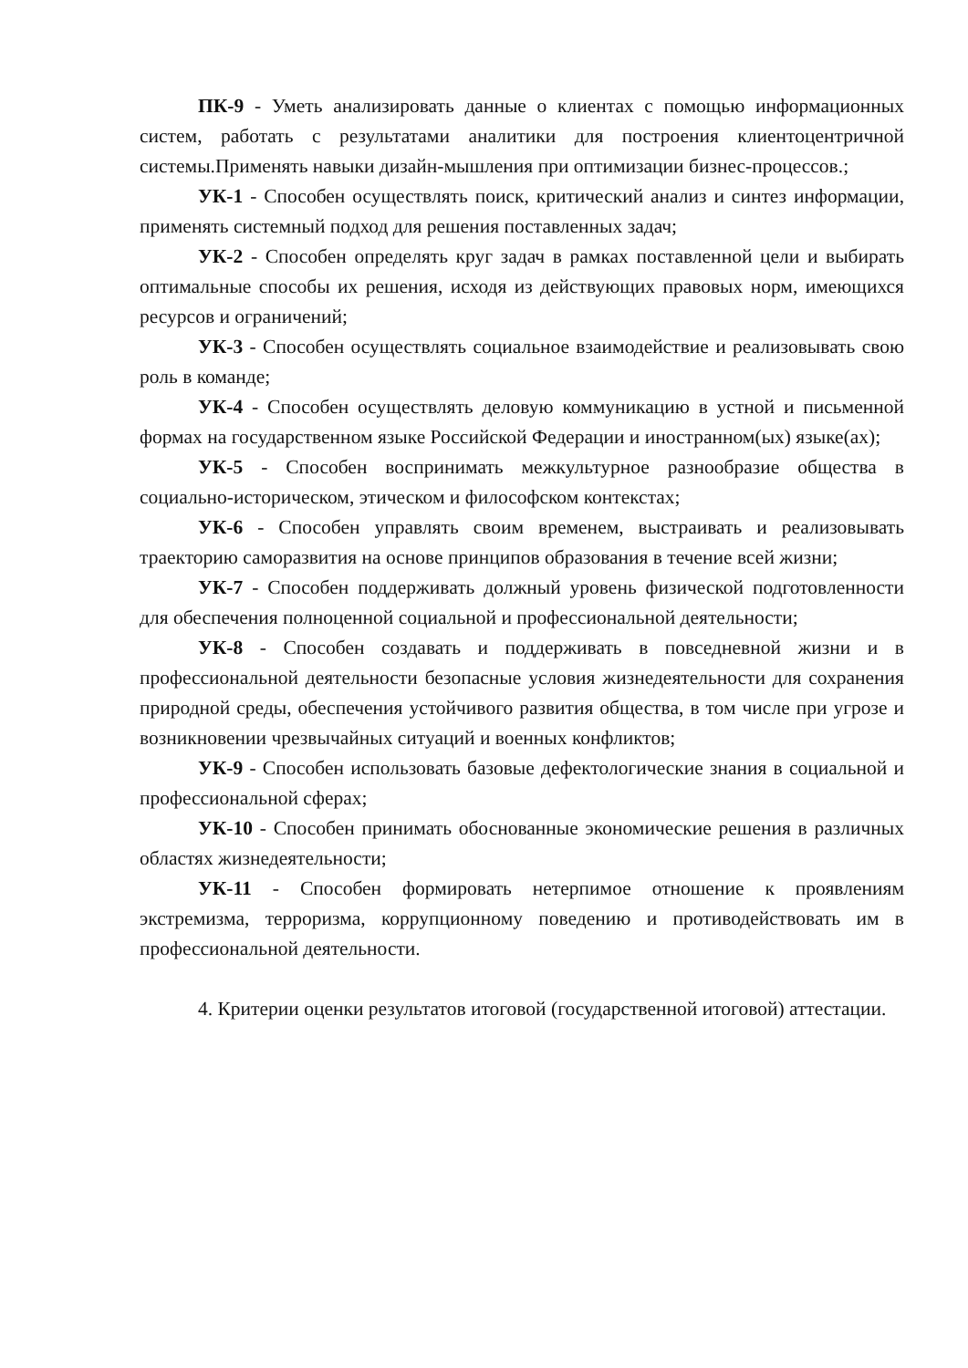ПК-9 - Уметь анализировать данные о клиентах с помощью информационных систем, работать с результатами аналитики для построения клиентоцентричной системы.Применять навыки дизайн-мышления при оптимизации бизнес-процессов.;
УК-1 - Способен осуществлять поиск, критический анализ и синтез информации, применять системный подход для решения поставленных задач;
УК-2 - Способен определять круг задач в рамках поставленной цели и выбирать оптимальные способы их решения, исходя из действующих правовых норм, имеющихся ресурсов и ограничений;
УК-3 - Способен осуществлять социальное взаимодействие и реализовывать свою роль в команде;
УК-4 - Способен осуществлять деловую коммуникацию в устной и письменной формах на государственном языке Российской Федерации и иностранном(ых) языке(ах);
УК-5 - Способен воспринимать межкультурное разнообразие общества в социально-историческом, этическом и философском контекстах;
УК-6 - Способен управлять своим временем, выстраивать и реализовывать траекторию саморазвития на основе принципов образования в течение всей жизни;
УК-7 - Способен поддерживать должный уровень физической подготовленности для обеспечения полноценной социальной и профессиональной деятельности;
УК-8 - Способен создавать и поддерживать в повседневной жизни и в профессиональной деятельности безопасные условия жизнедеятельности для сохранения природной среды, обеспечения устойчивого развития общества, в том числе при угрозе и возникновении чрезвычайных ситуаций и военных конфликтов;
УК-9 - Способен использовать базовые дефектологические знания в социальной и профессиональной сферах;
УК-10 - Способен принимать обоснованные экономические решения в различных областях жизнедеятельности;
УК-11 - Способен формировать нетерпимое отношение к проявлениям экстремизма, терроризма, коррупционному поведению и противодействовать им в профессиональной деятельности.
4. Критерии оценки результатов итоговой (государственной итоговой) аттестации.